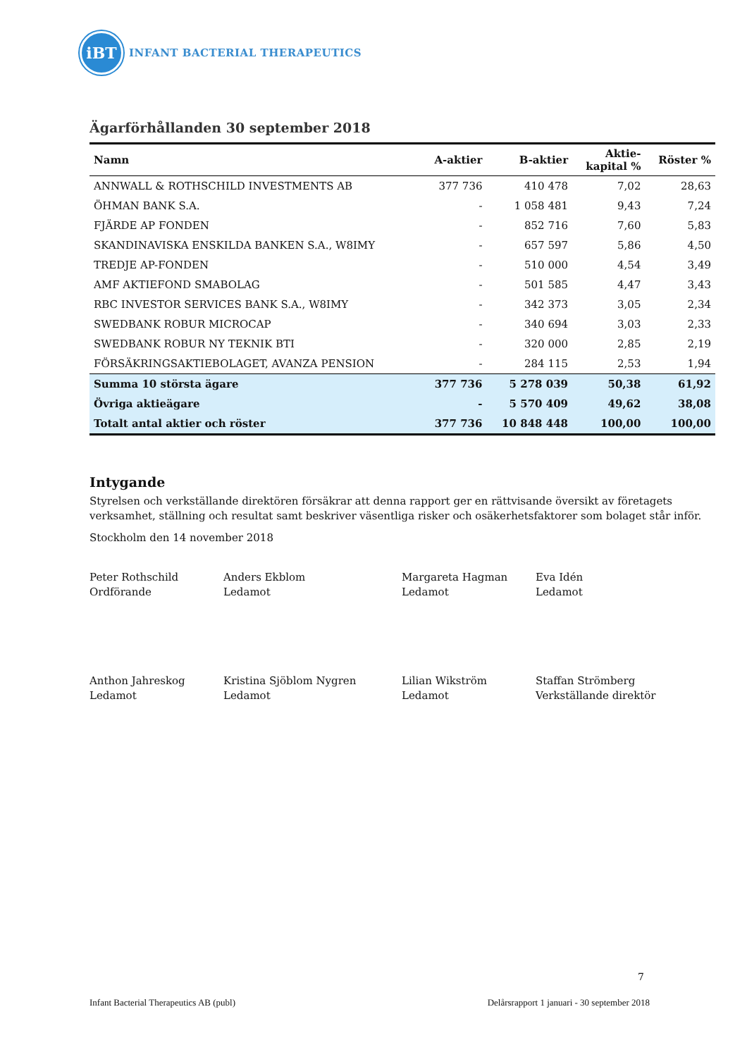iBT
INFANT BACTERIAL THERAPEUTICS
Ägarförhållanden 30 september 2018
| Namn | A-aktier | B-aktier | Aktie- kapital % | Röster % |
| --- | --- | --- | --- | --- |
| ANNWALL & ROTHSCHILD INVESTMENTS AB | 377 736 | 410 478 | 7,02 | 28,63 |
| ÖHMAN BANK S.A. | - | 1 058 481 | 9,43 | 7,24 |
| FJÄRDE AP FONDEN | - | 852 716 | 7,60 | 5,83 |
| SKANDINAVISKA ENSKILDA BANKEN S.A., W8IMY | - | 657 597 | 5,86 | 4,50 |
| TREDJE AP-FONDEN | - | 510 000 | 4,54 | 3,49 |
| AMF AKTIEFOND SMABOLAG | - | 501 585 | 4,47 | 3,43 |
| RBC INVESTOR SERVICES BANK S.A., W8IMY | - | 342 373 | 3,05 | 2,34 |
| SWEDBANK ROBUR MICROCAP | - | 340 694 | 3,03 | 2,33 |
| SWEDBANK ROBUR NY TEKNIK BTI | - | 320 000 | 2,85 | 2,19 |
| FÖRSÄKRINGSAKTIEBOLAGET, AVANZA PENSION | - | 284 115 | 2,53 | 1,94 |
| Summa 10 största ägare | 377 736 | 5 278 039 | 50,38 | 61,92 |
| Övriga aktieägare | - | 5 570 409 | 49,62 | 38,08 |
| Totalt antal aktier och röster | 377 736 | 10 848 448 | 100,00 | 100,00 |
Intygande
Styrelsen och verkställande direktören försäkrar att denna rapport ger en rättvisande översikt av företagets verksamhet, ställning och resultat samt beskriver väsentliga risker och osäkerhetsfaktorer som bolaget står inför.
Stockholm den 14 november 2018
Peter Rothschild
Ordförande
Anders Ekblom
Ledamot
Margareta Hagman
Ledamot
Eva Idén
Ledamot
Anthon Jahreskog
Ledamot
Kristina Sjöblom Nygren
Ledamot
Lilian Wikström
Ledamot
Staffan Strömberg
Verkställande direktör
7
Infant Bacterial Therapeutics AB (publ) Delårsrapport 1 januari - 30 september 2018